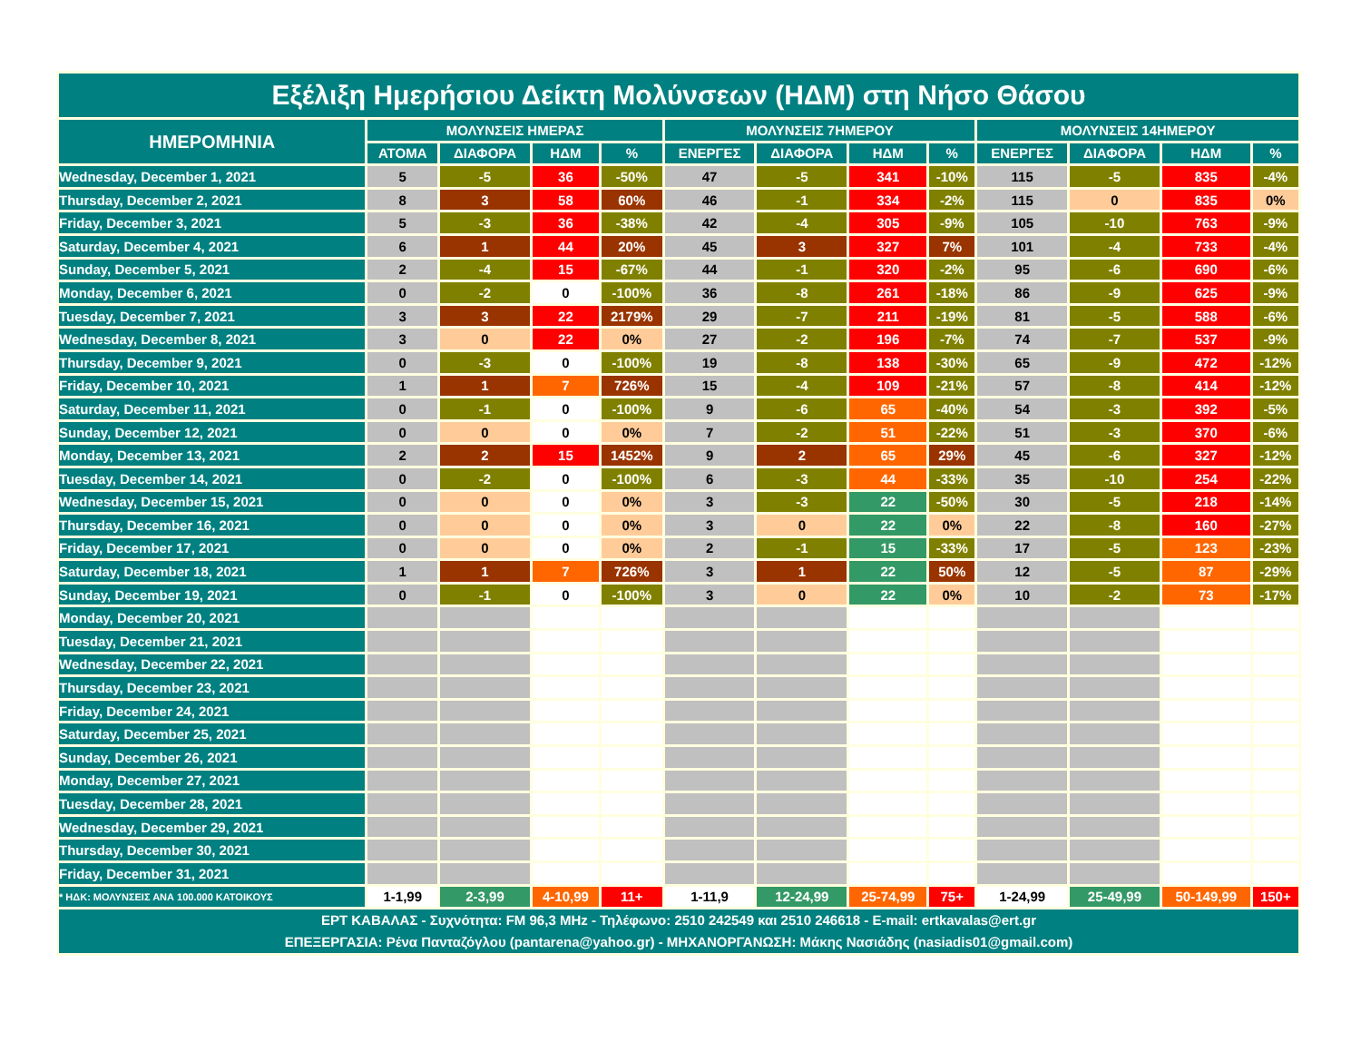| Εξέλιξη Ημερήσιου Δείκτη Μολύνσεων (ΗΔΜ) στη Νήσο Θάσου | | | | | | | | | | | | |
| --- | --- | --- | --- | --- | --- | --- | --- | --- | --- | --- | --- | --- |
| ΗΜΕΡΟΜΗΝΙΑ | ΜΟΛΥΝΣΕΙΣ ΗΜΕΡΑΣ | | | | ΜΟΛΥΝΣΕΙΣ 7ΗΜΕΡΟΥ | | | | ΜΟΛΥΝΣΕΙΣ 14ΗΜΕΡΟΥ | | | |
| | ΑΤΟΜΑ | ΔΙΑΦΟΡΑ | ΗΔΜ | % | ΕΝΕΡΓΕΣ | ΔΙΑΦΟΡΑ | ΗΔΜ | % | ΕΝΕΡΓΕΣ | ΔΙΑΦΟΡΑ | ΗΔΜ | % |
| Wednesday, December 1, 2021 | 5 | -5 | 36 | -50% | 47 | -5 | 341 | -10% | 115 | -5 | 835 | -4% |
| Thursday, December 2, 2021 | 8 | 3 | 58 | 60% | 46 | -1 | 334 | -2% | 115 | 0 | 835 | 0% |
| Friday, December 3, 2021 | 5 | -3 | 36 | -38% | 42 | -4 | 305 | -9% | 105 | -10 | 763 | -9% |
| Saturday, December 4, 2021 | 6 | 1 | 44 | 20% | 45 | 3 | 327 | 7% | 101 | -4 | 733 | -4% |
| Sunday, December 5, 2021 | 2 | -4 | 15 | -67% | 44 | -1 | 320 | -2% | 95 | -6 | 690 | -6% |
| Monday, December 6, 2021 | 0 | -2 | 0 | -100% | 36 | -8 | 261 | -18% | 86 | -9 | 625 | -9% |
| Tuesday, December 7, 2021 | 3 | 3 | 22 | 2179% | 29 | -7 | 211 | -19% | 81 | -5 | 588 | -6% |
| Wednesday, December 8, 2021 | 3 | 0 | 22 | 0% | 27 | -2 | 196 | -7% | 74 | -7 | 537 | -9% |
| Thursday, December 9, 2021 | 0 | -3 | 0 | -100% | 19 | -8 | 138 | -30% | 65 | -9 | 472 | -12% |
| Friday, December 10, 2021 | 1 | 1 | 7 | 726% | 15 | -4 | 109 | -21% | 57 | -8 | 414 | -12% |
| Saturday, December 11, 2021 | 0 | -1 | 0 | -100% | 9 | -6 | 65 | -40% | 54 | -3 | 392 | -5% |
| Sunday, December 12, 2021 | 0 | 0 | 0 | 0% | 7 | -2 | 51 | -22% | 51 | -3 | 370 | -6% |
| Monday, December 13, 2021 | 2 | 2 | 15 | 1452% | 9 | 2 | 65 | 29% | 45 | -6 | 327 | -12% |
| Tuesday, December 14, 2021 | 0 | -2 | 0 | -100% | 6 | -3 | 44 | -33% | 35 | -10 | 254 | -22% |
| Wednesday, December 15, 2021 | 0 | 0 | 0 | 0% | 3 | -3 | 22 | -50% | 30 | -5 | 218 | -14% |
| Thursday, December 16, 2021 | 0 | 0 | 0 | 0% | 3 | 0 | 22 | 0% | 22 | -8 | 160 | -27% |
| Friday, December 17, 2021 | 0 | 0 | 0 | 0% | 2 | -1 | 15 | -33% | 17 | -5 | 123 | -23% |
| Saturday, December 18, 2021 | 1 | 1 | 7 | 726% | 3 | 1 | 22 | 50% | 12 | -5 | 87 | -29% |
| Sunday, December 19, 2021 | 0 | -1 | 0 | -100% | 3 | 0 | 22 | 0% | 10 | -2 | 73 | -17% |
| Monday, December 20, 2021 | | | | | | | | | | | | |
| Tuesday, December 21, 2021 | | | | | | | | | | | | |
| Wednesday, December 22, 2021 | | | | | | | | | | | | |
| Thursday, December 23, 2021 | | | | | | | | | | | | |
| Friday, December 24, 2021 | | | | | | | | | | | | |
| Saturday, December 25, 2021 | | | | | | | | | | | | |
| Sunday, December 26, 2021 | | | | | | | | | | | | |
| Monday, December 27, 2021 | | | | | | | | | | | | |
| Tuesday, December 28, 2021 | | | | | | | | | | | | |
| Wednesday, December 29, 2021 | | | | | | | | | | | | |
| Thursday, December 30, 2021 | | | | | | | | | | | | |
| Friday, December 31, 2021 | | | | | | | | | | | | |
| * ΗΔΚ: ΜΟΛΥΝΣΕΙΣ ΑΝΑ 100.000 ΚΑΤΟΙΚΟΥΣ | 1-1,99 | 2-3,99 | 4-10,99 | 11+ | 1-11,9 | 12-24,99 | 25-74,99 | 75+ | 1-24,99 | 25-49,99 | 50-149,99 | 150+ |
| ΕΡΤ ΚΑΒΑΛΑΣ - Συχνότητα: FM 96,3 MHz - Τηλέφωνο: 2510 242549 και 2510 246618 - E-mail: ertkavalas@ert.gr ΕΠΕΞΕΡΓΑΣΙΑ: Ρένα Πανταζόγλου (pantarena@yahoo.gr) - ΜΗΧΑΝΟΡΓΑΝΩΣΗ: Μάκης Νασιάδης (nasiadis01@gmail.com) | | | | | | | | | | | | |